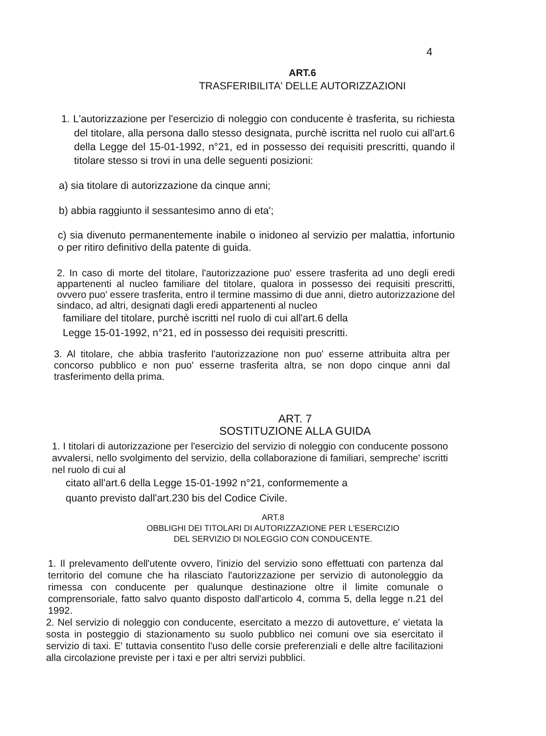4
ART.6
TRASFERIBILITA' DELLE AUTORIZZAZIONI
1. L'autorizzazione per l'esercizio di noleggio con conducente è trasferita, su richiesta del titolare, alla persona dallo stesso designata, purchè iscritta nel ruolo cui all'art.6 della Legge del 15-01-1992, n°21, ed in possesso dei requisiti prescritti, quando il titolare stesso si trovi in una delle seguenti posizioni:
a) sia titolare di autorizzazione da cinque anni;
b) abbia raggiunto il sessantesimo anno di eta';
c) sia divenuto permanentemente inabile o inidoneo al servizio per malattia, infortunio o per ritiro definitivo della patente di guida.
2. In caso di morte del titolare, l'autorizzazione puo' essere trasferita ad uno degli eredi appartenenti al nucleo familiare del titolare, qualora in possesso dei requisiti prescritti, ovvero puo' essere trasferita, entro il termine massimo di due anni, dietro autorizzazione del sindaco, ad altri, designati dagli eredi appartenenti al nucleo
familiare del titolare, purchè iscritti nel ruolo di cui all'art.6 della
Legge 15-01-1992, n°21, ed in possesso dei requisiti prescritti.
3. Al titolare, che abbia trasferito l'autorizzazione non puo' esserne attribuita altra per concorso pubblico e non puo' esserne trasferita altra, se non dopo cinque anni dal trasferimento della prima.
ART. 7
SOSTITUZIONE ALLA GUIDA
1. I titolari di autorizzazione per l'esercizio del servizio di noleggio con conducente possono avvalersi, nello svolgimento del servizio, della collaborazione di familiari, sempreche' iscritti nel ruolo di cui al
citato all'art.6 della Legge 15-01-1992 n°21, conformemente a
quanto previsto dall'art.230 bis del Codice Civile.
ART.8
OBBLIGHI DEI TITOLARI DI AUTORIZZAZIONE PER L'ESERCIZIO
DEL SERVIZIO DI NOLEGGIO CON CONDUCENTE.
1. Il prelevamento dell'utente ovvero, l'inizio del servizio sono effettuati con partenza dal territorio del comune che ha rilasciato l'autorizzazione per servizio di autonoleggio da rimessa con conducente per qualunque destinazione oltre il limite comunale o comprensoriale, fatto salvo quanto disposto dall'articolo 4, comma 5, della legge n.21 del 1992.
2. Nel servizio di noleggio con conducente, esercitato a mezzo di autovetture, e' vietata la sosta in posteggio di stazionamento su suolo pubblico nei comuni ove sia esercitato il servizio di taxi. E' tuttavia consentito l'uso delle corsie preferenziali e delle altre facilitazioni alla circolazione previste per i taxi e per altri servizi pubblici.